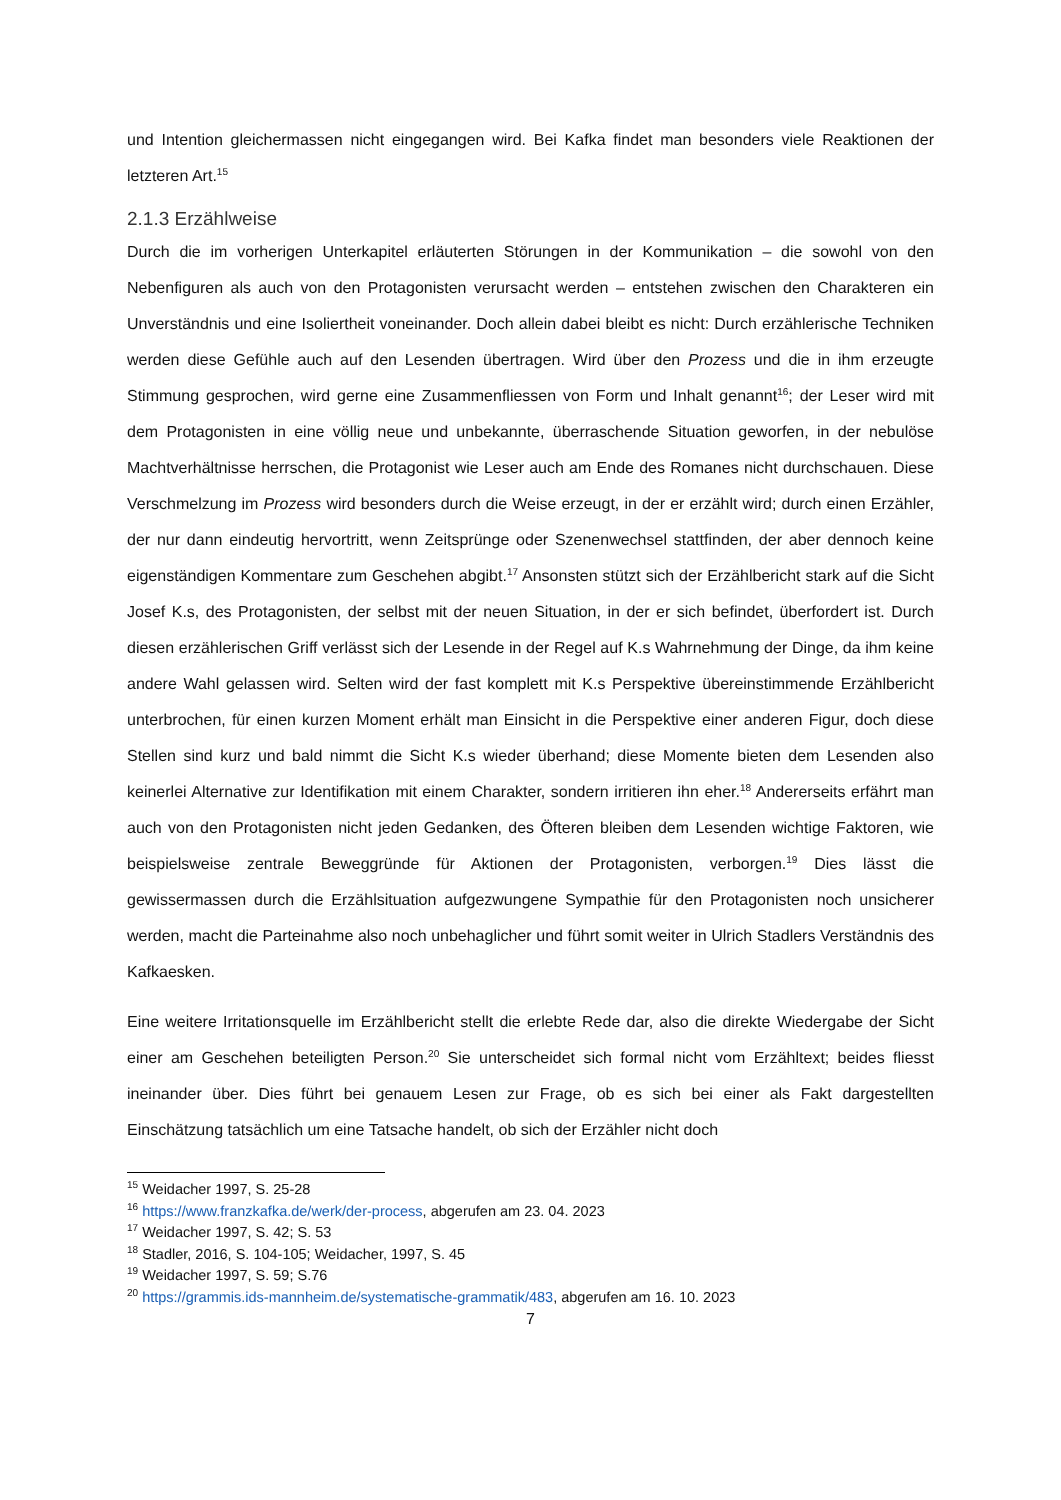und Intention gleichermassen nicht eingegangen wird. Bei Kafka findet man besonders viele Reaktionen der letzteren Art.<sup>15</sup>
2.1.3 Erzählweise
Durch die im vorherigen Unterkapitel erläuterten Störungen in der Kommunikation – die sowohl von den Nebenfiguren als auch von den Protagonisten verursacht werden – entstehen zwischen den Charakteren ein Unverständnis und eine Isoliertheit voneinander. Doch allein dabei bleibt es nicht: Durch erzählerische Techniken werden diese Gefühle auch auf den Lesenden übertragen. Wird über den Prozess und die in ihm erzeugte Stimmung gesprochen, wird gerne eine Zusammenfliessen von Form und Inhalt genannt<sup>16</sup>; der Leser wird mit dem Protagonisten in eine völlig neue und unbekannte, überraschende Situation geworfen, in der nebulöse Machtverhältnisse herrschen, die Protagonist wie Leser auch am Ende des Romanes nicht durchschauen. Diese Verschmelzung im Prozess wird besonders durch die Weise erzeugt, in der er erzählt wird; durch einen Erzähler, der nur dann eindeutig hervortritt, wenn Zeitsprünge oder Szenenwechsel stattfinden, der aber dennoch keine eigenständigen Kommentare zum Geschehen abgibt.<sup>17</sup> Ansonsten stützt sich der Erzählbericht stark auf die Sicht Josef K.s, des Protagonisten, der selbst mit der neuen Situation, in der er sich befindet, überfordert ist. Durch diesen erzählerischen Griff verlässt sich der Lesende in der Regel auf K.s Wahrnehmung der Dinge, da ihm keine andere Wahl gelassen wird. Selten wird der fast komplett mit K.s Perspektive übereinstimmende Erzählbericht unterbrochen, für einen kurzen Moment erhält man Einsicht in die Perspektive einer anderen Figur, doch diese Stellen sind kurz und bald nimmt die Sicht K.s wieder überhand; diese Momente bieten dem Lesenden also keinerlei Alternative zur Identifikation mit einem Charakter, sondern irritieren ihn eher.<sup>18</sup> Andererseits erfährt man auch von den Protagonisten nicht jeden Gedanken, des Öfteren bleiben dem Lesenden wichtige Faktoren, wie beispielsweise zentrale Beweggründe für Aktionen der Protagonisten, verborgen.<sup>19</sup> Dies lässt die gewissermassen durch die Erzählsituation aufgezwungene Sympathie für den Protagonisten noch unsicherer werden, macht die Parteinahme also noch unbehaglicher und führt somit weiter in Ulrich Stadlers Verständnis des Kafkaesken.
Eine weitere Irritationsquelle im Erzählbericht stellt die erlebte Rede dar, also die direkte Wiedergabe der Sicht einer am Geschehen beteiligten Person.<sup>20</sup> Sie unterscheidet sich formal nicht vom Erzähltext; beides fliesst ineinander über. Dies führt bei genauem Lesen zur Frage, ob es sich bei einer als Fakt dargestellten Einschätzung tatsächlich um eine Tatsache handelt, ob sich der Erzähler nicht doch
<sup>15</sup> Weidacher 1997, S. 25-28
<sup>16</sup> https://www.franzkafka.de/werk/der-process, abgerufen am 23. 04. 2023
<sup>17</sup> Weidacher 1997, S. 42; S. 53
<sup>18</sup> Stadler, 2016, S. 104-105; Weidacher, 1997, S. 45
<sup>19</sup> Weidacher 1997, S. 59; S.76
<sup>20</sup> https://grammis.ids-mannheim.de/systematische-grammatik/483, abgerufen am 16. 10. 2023
7